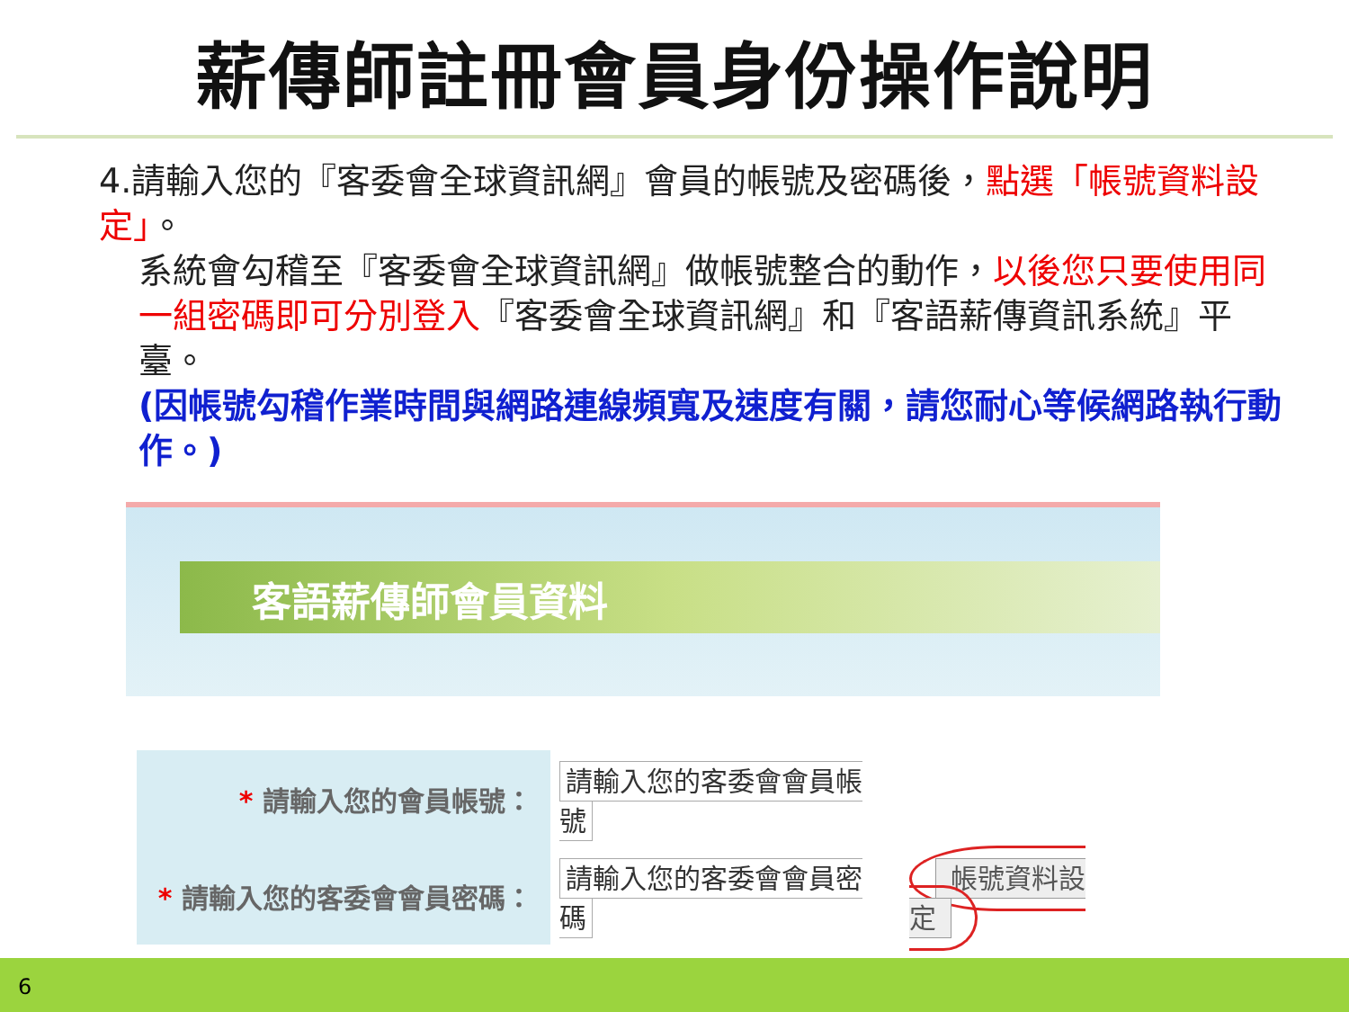薪傳師註冊會員身份操作說明
4.請輸入您的『客委會全球資訊網』會員的帳號及密碼後，點選「帳號資料設定」。
系統會勾稽至『客委會全球資訊網』做帳號整合的動作，以後您只要使用同一組密碼即可分別登入『客委會全球資訊網』和『客語薪傳資訊系統』平臺。
(因帳號勾稽作業時間與網路連線頻寬及速度有關，請您耐心等候網路執行動作。)
客語薪傳師會員資料
| * 請輸入您的會員帳號： | 請輸入您的客委會會員帳號 | |
| * 請輸入您的客委會會員密碼： | 請輸入您的客委會會員密碼 | 帳號資料設定 |
6